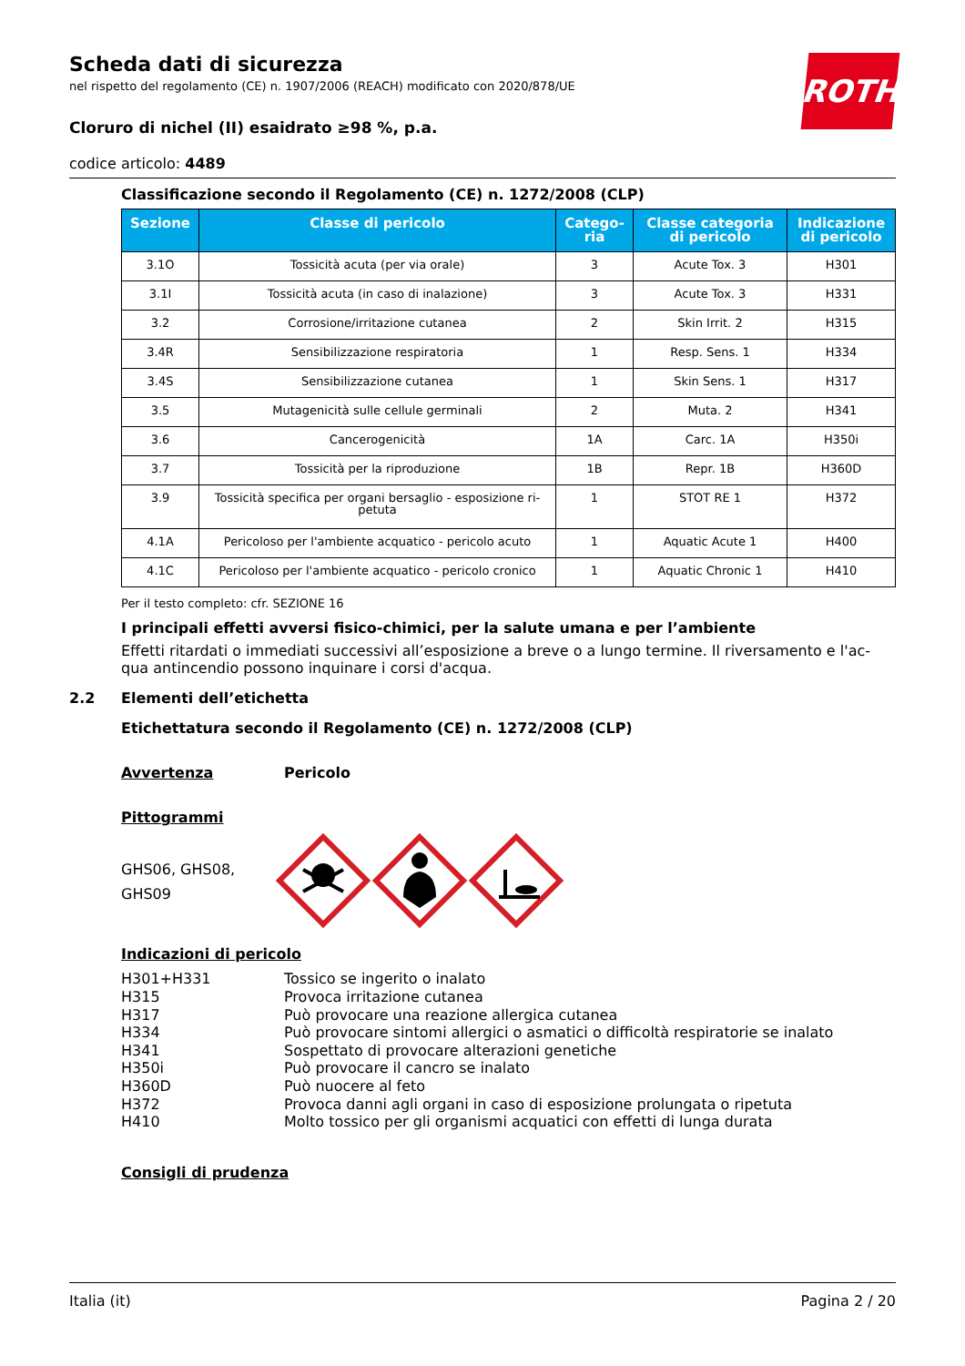ROTH
Scheda dati di sicurezza
nel rispetto del regolamento (CE) n. 1907/2006 (REACH) modificato con 2020/878/UE
Cloruro di nichel (II) esaidrato ≥98 %, p.a.
codice articolo: 4489
Classificazione secondo il Regolamento (CE) n. 1272/2008 (CLP)
| Sezione | Classe di pericolo | Catego- ria | Classe categoria di pericolo | Indicazione di pericolo |
| --- | --- | --- | --- | --- |
| 3.1O | Tossicità acuta (per via orale) | 3 | Acute Tox. 3 | H301 |
| 3.1I | Tossicità acuta (in caso di inalazione) | 3 | Acute Tox. 3 | H331 |
| 3.2 | Corrosione/irritazione cutanea | 2 | Skin Irrit. 2 | H315 |
| 3.4R | Sensibilizzazione respiratoria | 1 | Resp. Sens. 1 | H334 |
| 3.4S | Sensibilizzazione cutanea | 1 | Skin Sens. 1 | H317 |
| 3.5 | Mutagenicità sulle cellule germinali | 2 | Muta. 2 | H341 |
| 3.6 | Cancerogenicità | 1A | Carc. 1A | H350i |
| 3.7 | Tossicità per la riproduzione | 1B | Repr. 1B | H360D |
| 3.9 | Tossicità specifica per organi bersaglio - esposizione ri-petuta | 1 | STOT RE 1 | H372 |
| 4.1A | Pericoloso per l'ambiente acquatico - pericolo acuto | 1 | Aquatic Acute 1 | H400 |
| 4.1C | Pericoloso per l'ambiente acquatico - pericolo cronico | 1 | Aquatic Chronic 1 | H410 |
Per il testo completo: cfr. SEZIONE 16
I principali effetti avversi fisico-chimici, per la salute umana e per l’ambiente
Effetti ritardati o immediati successivi all’esposizione a breve o a lungo termine. Il riversamento e l'ac-qua antincendio possono inquinare i corsi d'acqua.
2.2 Elementi dell’etichetta
Etichettatura secondo il Regolamento (CE) n. 1272/2008 (CLP)
Avvertenza Pericolo
Pittogrammi
GHS06, GHS08, GHS09
Indicazioni di pericolo
H301+H331 Tossico se ingerito o inalato H315 Provoca irritazione cutanea H317 Può provocare una reazione allergica cutanea H334 Può provocare sintomi allergici o asmatici o difficoltà respiratorie se inalato H341 Sospettato di provocare alterazioni genetiche H350i Può provocare il cancro se inalato H360D Può nuocere al feto H372 Provoca danni agli organi in caso di esposizione prolungata o ripetuta H410 Molto tossico per gli organismi acquatici con effetti di lunga durata
Consigli di prudenza
Italia (it) Pagina 2 / 20